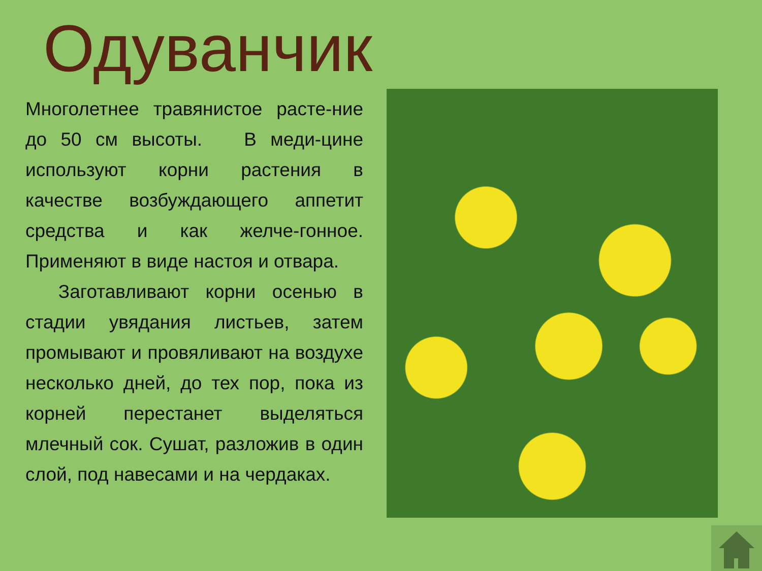Одуванчик
Многолетнее травянистое расте-ние до 50 см высоты. В меди-цине используют корни растения в качестве возбуждающего аппетит средства и как желче-гонное. Применяют в виде настоя и отвара.
Заготавливают корни осенью в стадии увядания листьев, затем промывают и провяливают на воздухе несколько дней, до тех пор, пока из корней перестанет выделяться млечный сок. Сушат, разложив в один слой, под навесами и на чердаках.